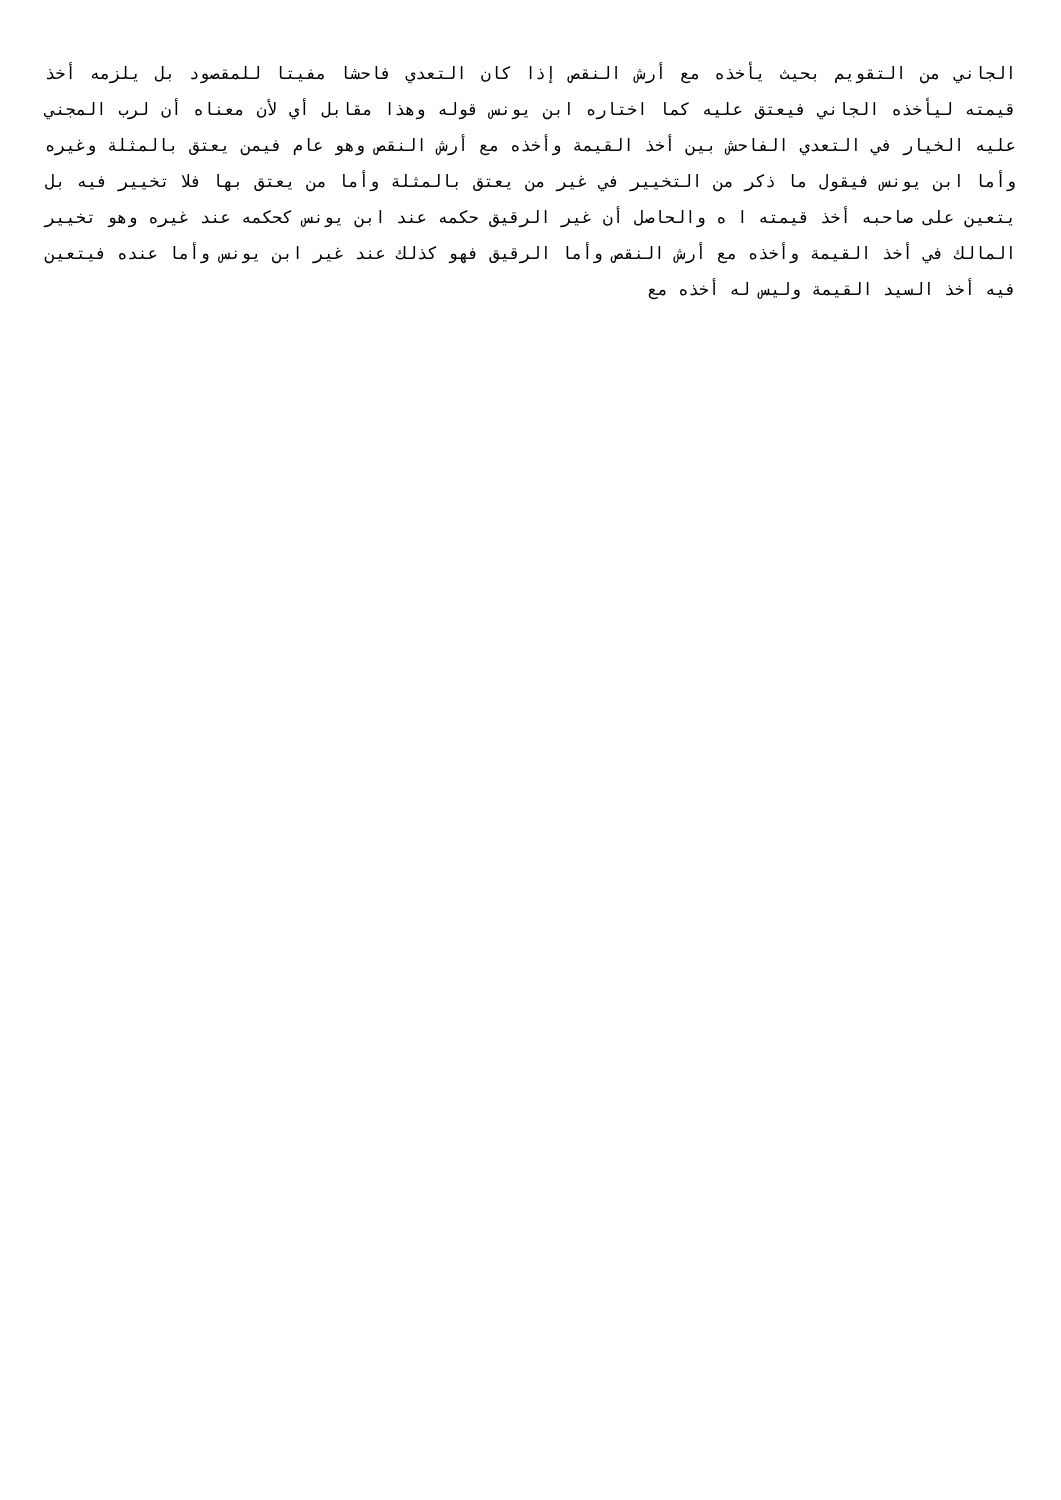الجاني من التقويم بحيث يأخذه مع أرش النقص إذا كان التعدي فاحشا مفيتا للمقصود بل يلزمه أخذ قيمته ليأخذه الجاني فيعتق عليه كما اختاره ابن يونس قوله وهذا مقابل أي لأن معناه أن لرب المجني عليه الخيار في التعدي الفاحش بين أخذ القيمة وأخذه مع أرش النقص وهو عام فيمن يعتق بالمثلة وغيره وأما ابن يونس فيقول ما ذكر من التخيير في غير من يعتق بالمثلة وأما من يعتق بها فلا تخيير فيه بل يتعين على صاحبه أخذ قيمته ا ه والحاصل أن غير الرقيق حكمه عند ابن يونس كحكمه عند غيره وهو تخيير المالك في أخذ القيمة وأخذه مع أرش النقص وأما الرقيق فهو كذلك عند غير ابن يونس وأما عنده فيتعين فيه أخذ السيد القيمة وليس له أخذه مع